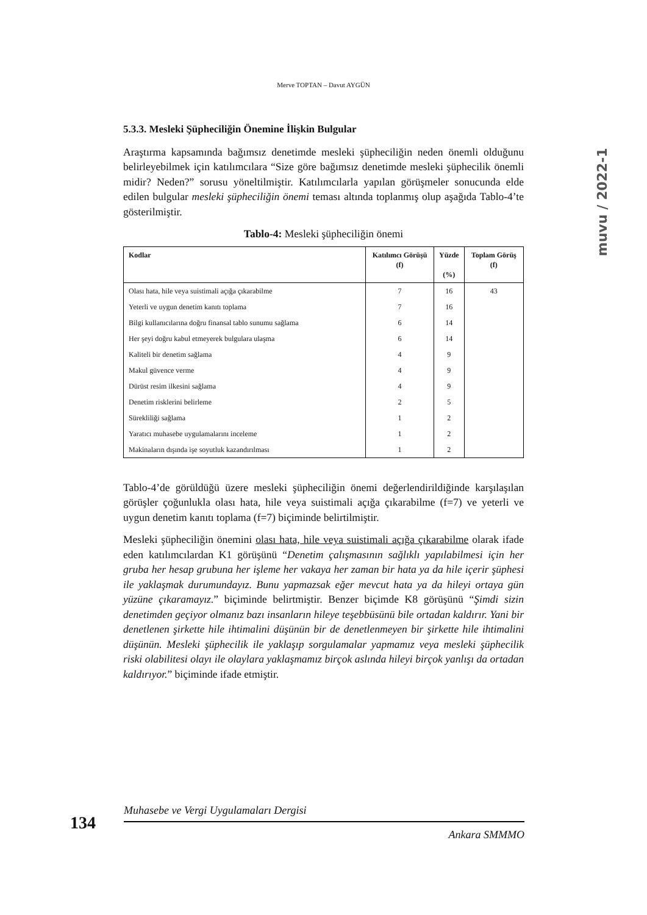Merve TOPTAN – Davut AYGÜN
muvu / 2022-1
5.3.3. Mesleki Şüpheciliğin Önemine İlişkin Bulgular
Araştırma kapsamında bağımsız denetimde mesleki şüpheciliğin neden önemli olduğunu belirleyebilmek için katılımcılara “Size göre bağımsız denetimde mesleki şüphecilik önemli midir? Neden?” sorusu yöneltilmiştir. Katılımcılarla yapılan görüşmeler sonucunda elde edilen bulgular mesleki şüpheciliğin önemi teması altında toplanmış olup aşağıda Tablo-4’te gösterilmiştir.
Tablo-4: Mesleki şüpheciliğin önemi
| Kodlar | Katılımcı Görüşü (f) | Yüzde (%) | Toplam Görüş (f) |
| --- | --- | --- | --- |
| Olası hata, hile veya suistimali açığa çıkarabilme | 7 | 16 | 43 |
| Yeterli ve uygun denetim kanıtı toplama | 7 | 16 | |
| Bilgi kullanıcılarına doğru finansal tablo sunumu sağlama | 6 | 14 | |
| Her şeyi doğru kabul etmeyerek bulgulara ulaşma | 6 | 14 | |
| Kaliteli bir denetim sağlama | 4 | 9 | |
| Makul güvence verme | 4 | 9 | |
| Dürüst resim ilkesini sağlama | 4 | 9 | |
| Denetim risklerini belirleme | 2 | 5 | |
| Sürekliliği sağlama | 1 | 2 | |
| Yaratıcı muhasebe uygulamalarını inceleme | 1 | 2 | |
| Makinaların dışında işe soyutluk kazandırılması | 1 | 2 | |
Tablo-4’de görüldüğü üzere mesleki şüpheciliğin önemi değerlendirildiğinde karşılaşılan görüşler çoğunlukla olası hata, hile veya suistimali açığa çıkarabilme (f=7) ve yeterli ve uygun denetim kanıtı toplama (f=7) biçiminde belirtilmiştir.
Mesleki şüpheciliğin önemini olası hata, hile veya suistimali açığa çıkarabilme olarak ifade eden katılımcılardan K1 görüşünü “Denetim çalışmasının sağlıklı yapılabilmesi için her gruba her hesap grubuna her işleme her vakaya her zaman bir hata ya da hile içerir şüphesi ile yaklaşmak durumundayız. Bunu yapmazsak eğer mevcut hata ya da hileyi ortaya gün yüzüne çıkaramayız.” biçiminde belirtmiştir. Benzer biçimde K8 görüşünü “Şimdi sizin denetimden geçiyor olmanız bazı insanların hileye teşebbüsünü bile ortadan kaldırır. Yani bir denetlenen şirkette hile ihtimalini düşünün bir de denetlenmeyen bir şirkette hile ihtimalini düşünün. Mesleki şüphecilik ile yaklaşıp sorgulamalar yapmamız veya mesleki şüphecilik riski olabilitesi olayı ile olaylara yaklaşmamız birçok aslında hileyi birçok yanlışı da ortadan kaldırıyor.” biçiminde ifade etmiştir.
Muhasebe ve Vergi Uygulamaları Dergisi
134
Ankara SMMMO